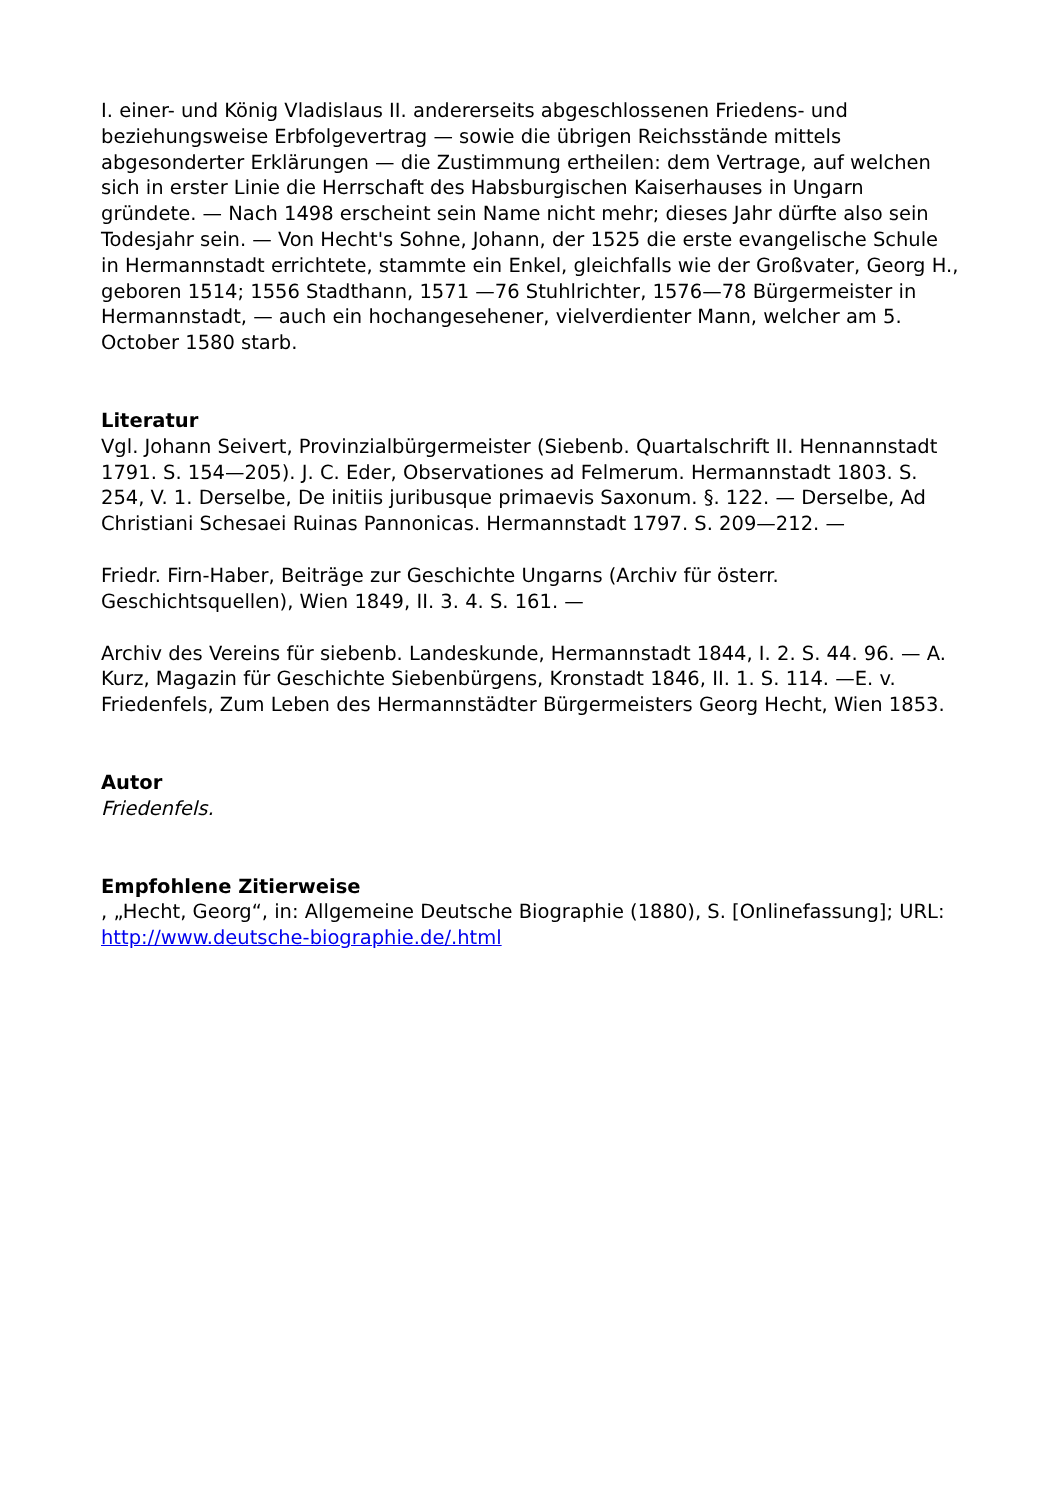I. einer- und König Vladislaus II. andererseits abgeschlossenen Friedens- und beziehungsweise Erbfolgevertrag — sowie die übrigen Reichsstände mittels abgesonderter Erklärungen — die Zustimmung ertheilen: dem Vertrage, auf welchen sich in erster Linie die Herrschaft des Habsburgischen Kaiserhauses in Ungarn gründete. — Nach 1498 erscheint sein Name nicht mehr; dieses Jahr dürfte also sein Todesjahr sein. — Von Hecht's Sohne, Johann, der 1525 die erste evangelische Schule in Hermannstadt errichtete, stammte ein Enkel, gleichfalls wie der Großvater, Georg H., geboren 1514; 1556 Stadthann, 1571 —76 Stuhlrichter, 1576—78 Bürgermeister in Hermannstadt, — auch ein hochangesehener, vielverdienter Mann, welcher am 5. October 1580 starb.
Literatur
Vgl. Johann Seivert, Provinzialbürgermeister (Siebenb. Quartalschrift II. Hennannstadt 1791. S. 154—205). J. C. Eder, Observationes ad Felmerum. Hermannstadt 1803. S. 254, V. 1. Derselbe, De initiis juribusque primaevis Saxonum. §. 122. — Derselbe, Ad Christiani Schesaei Ruinas Pannonicas. Hermannstadt 1797. S. 209—212. —
Friedr. Firn-Haber, Beiträge zur Geschichte Ungarns (Archiv für österr. Geschichtsquellen), Wien 1849, II. 3. 4. S. 161. —
Archiv des Vereins für siebenb. Landeskunde, Hermannstadt 1844, I. 2. S. 44. 96. — A. Kurz, Magazin für Geschichte Siebenbürgens, Kronstadt 1846, II. 1. S. 114. —E. v. Friedenfels, Zum Leben des Hermannstädter Bürgermeisters Georg Hecht, Wien 1853.
Autor
Friedenfels.
Empfohlene Zitierweise
, „Hecht, Georg“, in: Allgemeine Deutsche Biographie (1880), S. [Onlinefassung]; URL: http://www.deutsche-biographie.de/.html